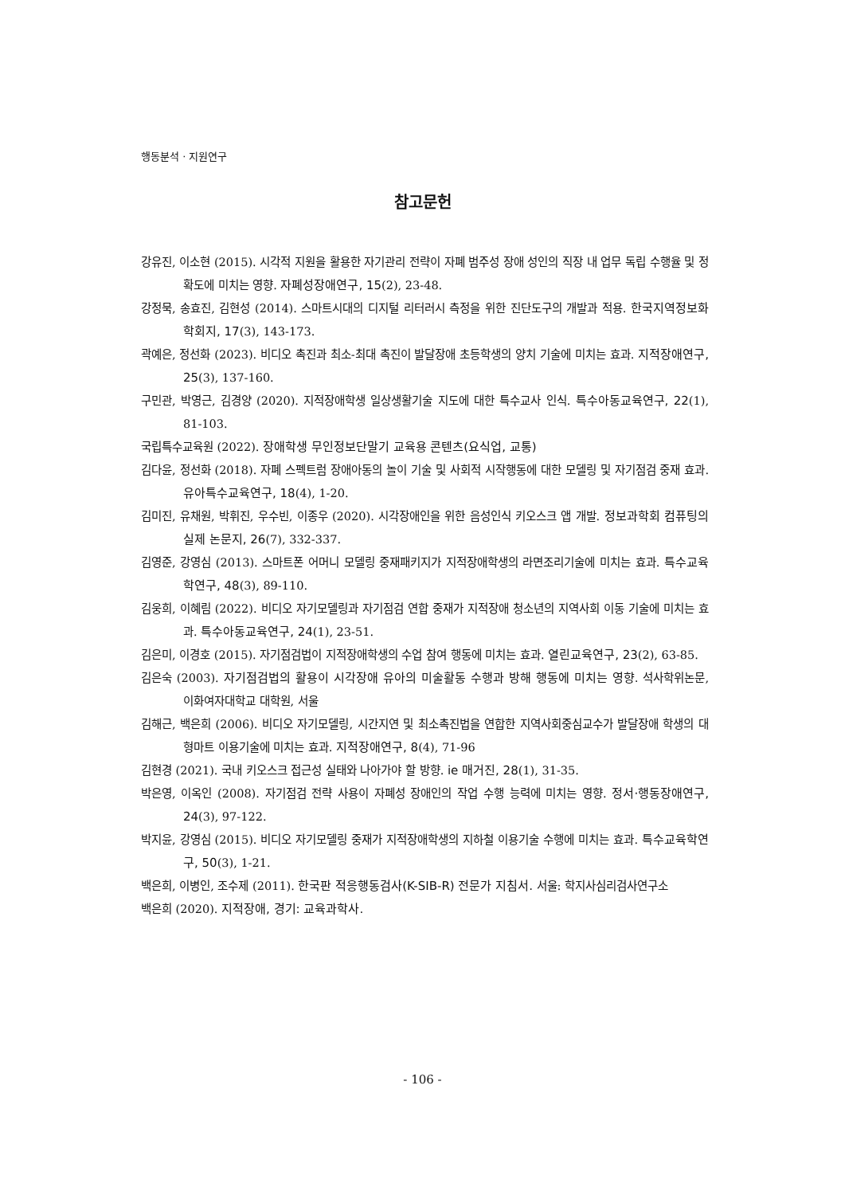행동분석 · 지원연구
참고문헌
강유진, 이소현 (2015). 시각적 지원을 활용한 자기관리 전략이 자폐 범주성 장애 성인의 직장 내 업무 독립 수행율 및 정확도에 미치는 영향. 자폐성장애연구, 15(2), 23-48.
강정묵, 송효진, 김현성 (2014). 스마트시대의 디지털 리터러시 측정을 위한 진단도구의 개발과 적용. 한국지역정보화학회지, 17(3), 143-173.
곽예은, 정선화 (2023). 비디오 촉진과 최소-최대 촉진이 발달장애 초등학생의 양치 기술에 미치는 효과. 지적장애연구, 25(3), 137-160.
구민관, 박영근, 김경양 (2020). 지적장애학생 일상생활기술 지도에 대한 특수교사 인식. 특수아동교육연구, 22(1), 81-103.
국립특수교육원 (2022). 장애학생 무인정보단말기 교육용 콘텐츠(요식업, 교통)
김다윤, 정선화 (2018). 자폐 스펙트럼 장애아동의 놀이 기술 및 사회적 시작행동에 대한 모델링 및 자기점검 중재 효과. 유아특수교육연구, 18(4), 1-20.
김미진, 유채원, 박휘진, 우수빈, 이종우 (2020). 시각장애인을 위한 음성인식 키오스크 앱 개발. 정보과학회 컴퓨팅의 실제 논문지, 26(7), 332-337.
김영준, 강영심 (2013). 스마트폰 어머니 모델링 중재패키지가 지적장애학생의 라면조리기술에 미치는 효과. 특수교육학연구, 48(3), 89-110.
김웅희, 이혜림 (2022). 비디오 자기모델링과 자기점검 연합 중재가 지적장애 청소년의 지역사회 이동 기술에 미치는 효과. 특수아동교육연구, 24(1), 23-51.
김은미, 이경호 (2015). 자기점검법이 지적장애학생의 수업 참여 행동에 미치는 효과. 열린교육연구, 23(2), 63-85.
김은숙 (2003). 자기점검법의 활용이 시각장애 유아의 미술활동 수행과 방해 행동에 미치는 영향. 석사학위논문, 이화여자대학교 대학원, 서울
김해근, 백은희 (2006). 비디오 자기모델링, 시간지연 및 최소촉진법을 연합한 지역사회중심교수가 발달장애 학생의 대형마트 이용기술에 미치는 효과. 지적장애연구, 8(4), 71-96
김현경 (2021). 국내 키오스크 접근성 실태와 나아가야 할 방향. ie 매거진, 28(1), 31-35.
박은영, 이옥인 (2008). 자기점검 전략 사용이 자폐성 장애인의 작업 수행 능력에 미치는 영향. 정서·행동장애연구, 24(3), 97-122.
박지윤, 강영심 (2015). 비디오 자기모델링 중재가 지적장애학생의 지하철 이용기술 수행에 미치는 효과. 특수교육학연구, 50(3), 1-21.
백은희, 이병인, 조수제 (2011). 한국판 적응행동검사(K-SIB-R) 전문가 지침서. 서울: 학지사심리검사연구소
백은희 (2020). 지적장애, 경기: 교육과학사.
- 106 -